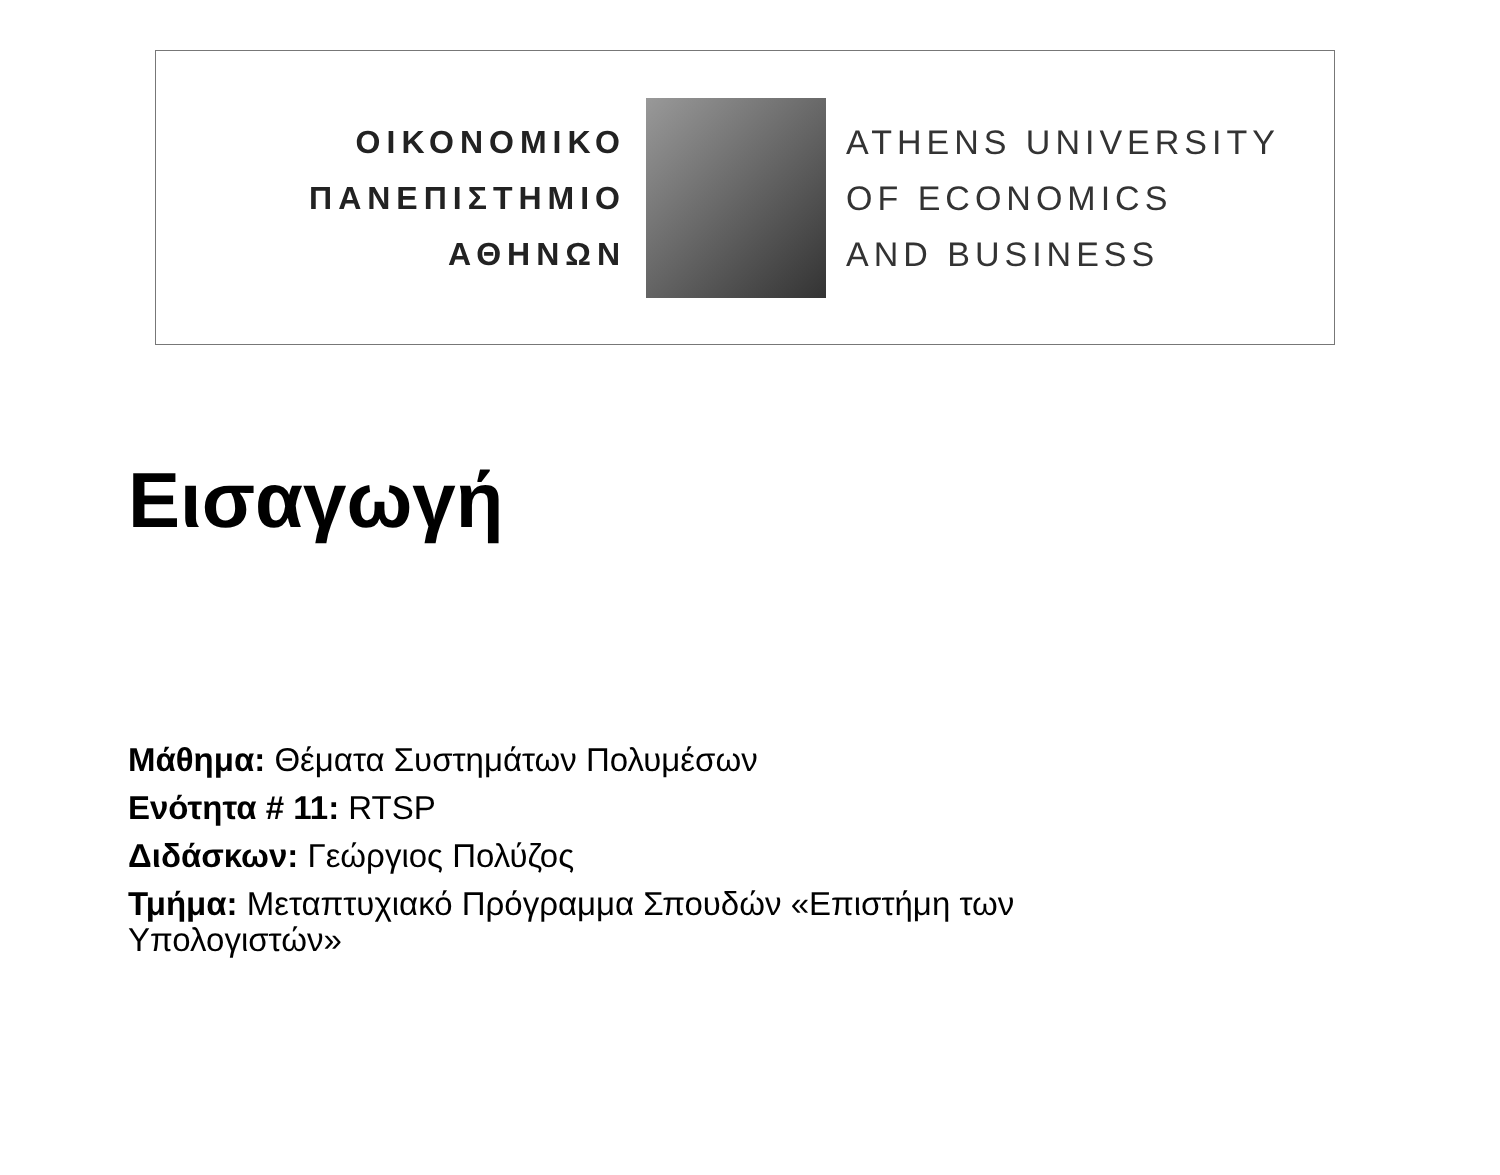ΟΙΚΟΝΟΜΙΚΟ
ΠΑΝΕΠΙΣΤΗΜΙΟ
ΑΘΗΝΩΝ
ATHENS UNIVERSITY
OF ECONOMICS
AND BUSINESS
Εισαγωγή
Μάθημα: Θέματα Συστημάτων Πολυμέσων
Ενότητα # 11: RTSP
Διδάσκων: Γεώργιος Πολύζος
Τμήμα: Μεταπτυχιακό Πρόγραμμα Σπουδών «Επιστήμη των Υπολογιστών»